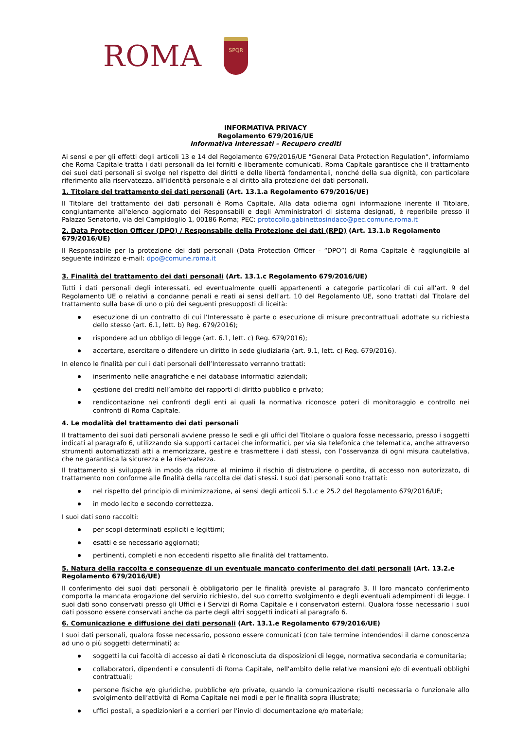ROMA
SPQR
INFORMATIVA PRIVACY
Regolamento 679/2016/UE
Informativa Interessati – Recupero crediti
Ai sensi e per gli effetti degli articoli 13 e 14 del Regolamento 679/2016/UE "General Data Protection Regulation", informiamo che Roma Capitale tratta i dati personali da lei forniti e liberamente comunicati. Roma Capitale garantisce che il trattamento dei suoi dati personali si svolge nel rispetto dei diritti e delle libertà fondamentali, nonché della sua dignità, con particolare riferimento alla riservatezza, all’identità personale e al diritto alla protezione dei dati personali.
1. Titolare del trattamento dei dati personali (Art. 13.1.a Regolamento 679/2016/UE)
Il Titolare del trattamento dei dati personali è Roma Capitale. Alla data odierna ogni informazione inerente il Titolare, congiuntamente all'elenco aggiornato dei Responsabili e degli Amministratori di sistema designati, è reperibile presso il Palazzo Senatorio, via del Campidoglio 1, 00186 Roma; PEC: protocollo.gabinettosindaco@pec.comune.roma.it
2. Data Protection Officer (DPO) / Responsabile della Protezione dei dati (RPD) (Art. 13.1.b Regolamento 679/2016/UE)
Il Responsabile per la protezione dei dati personali (Data Protection Officer - “DPO”) di Roma Capitale è raggiungibile al seguente indirizzo e-mail: dpo@comune.roma.it
3. Finalità del trattamento dei dati personali (Art. 13.1.c Regolamento 679/2016/UE)
Tutti i dati personali degli interessati, ed eventualmente quelli appartenenti a categorie particolari di cui all'art. 9 del Regolamento UE o relativi a condanne penali e reati ai sensi dell'art. 10 del Regolamento UE, sono trattati dal Titolare del trattamento sulla base di uno o più dei seguenti presupposti di liceità:
esecuzione di un contratto di cui l’Interessato è parte o esecuzione di misure precontrattuali adottate su richiesta dello stesso (art. 6.1, lett. b) Reg. 679/2016);
rispondere ad un obbligo di legge (art. 6.1, lett. c) Reg. 679/2016);
accertare, esercitare o difendere un diritto in sede giudiziaria (art. 9.1, lett. c) Reg. 679/2016).
In elenco le finalità per cui i dati personali dell’Interessato verranno trattati:
inserimento nelle anagrafiche e nei database informatici aziendali;
gestione dei crediti nell’ambito dei rapporti di diritto pubblico e privato;
rendicontazione nei confronti degli enti ai quali la normativa riconosce poteri di monitoraggio e controllo nei confronti di Roma Capitale.
4. Le modalità del trattamento dei dati personali
Il trattamento dei suoi dati personali avviene presso le sedi e gli uffici del Titolare o qualora fosse necessario, presso i soggetti indicati al paragrafo 6, utilizzando sia supporti cartacei che informatici, per via sia telefonica che telematica, anche attraverso strumenti automatizzati atti a memorizzare, gestire e trasmettere i dati stessi, con l’osservanza di ogni misura cautelativa, che ne garantisca la sicurezza e la riservatezza.
Il trattamento si svilupperà in modo da ridurre al minimo il rischio di distruzione o perdita, di accesso non autorizzato, di trattamento non conforme alle finalità della raccolta dei dati stessi. I suoi dati personali sono trattati:
nel rispetto del principio di minimizzazione, ai sensi degli articoli 5.1.c e 25.2 del Regolamento 679/2016/UE;
in modo lecito e secondo correttezza.
I suoi dati sono raccolti:
per scopi determinati espliciti e legittimi;
esatti e se necessario aggiornati;
pertinenti, completi e non eccedenti rispetto alle finalità del trattamento.
5. Natura della raccolta e conseguenze di un eventuale mancato conferimento dei dati personali (Art. 13.2.e Regolamento 679/2016/UE)
Il conferimento dei suoi dati personali è obbligatorio per le finalità previste al paragrafo 3. Il loro mancato conferimento comporta la mancata erogazione del servizio richiesto, del suo corretto svolgimento e degli eventuali adempimenti di legge. I suoi dati sono conservati presso gli Uffici e i Servizi di Roma Capitale e i conservatori esterni. Qualora fosse necessario i suoi dati possono essere conservati anche da parte degli altri soggetti indicati al paragrafo 6.
6. Comunicazione e diffusione dei dati personali (Art. 13.1.e Regolamento 679/2016/UE)
I suoi dati personali, qualora fosse necessario, possono essere comunicati (con tale termine intendendosi il darne conoscenza ad uno o più soggetti determinati) a:
soggetti la cui facoltà di accesso ai dati è riconosciuta da disposizioni di legge, normativa secondaria e comunitaria;
collaboratori, dipendenti e consulenti di Roma Capitale, nell'ambito delle relative mansioni e/o di eventuali obblighi contrattuali;
persone fisiche e/o giuridiche, pubbliche e/o private, quando la comunicazione risulti necessaria o funzionale allo svolgimento dell’attività di Roma Capitale nei modi e per le finalità sopra illustrate;
uffici postali, a spedizionieri e a corrieri per l’invio di documentazione e/o materiale;